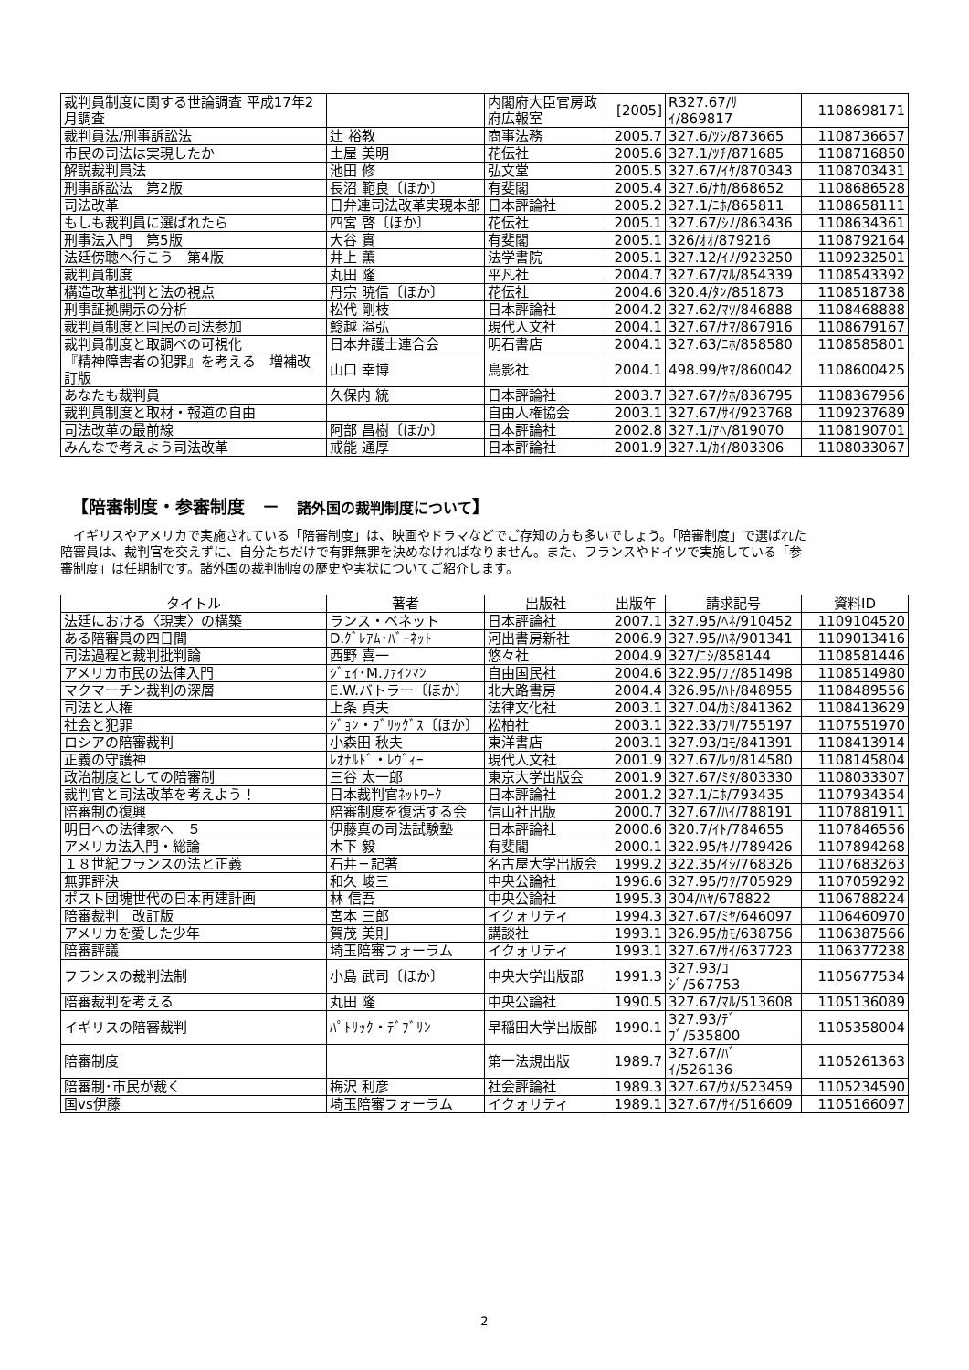| 裁判員制度に関する世論調査 平成17年2月調査 | | 内閣府大臣官房政府広報室 | [2005] | R327.67/ｻｲ/869817 | 1108698171 |
| 裁判員法/刑事訴訟法 | 辻 裕教 | 商事法務 | 2005.7 | 327.6/ﾂｼ/873665 | 1108736657 |
| 市民の司法は実現したか | 土屋 美明 | 花伝社 | 2005.6 | 327.1/ﾂﾁ/871685 | 1108716850 |
| 解説裁判員法 | 池田 修 | 弘文堂 | 2005.5 | 327.67/ｲｹ/870343 | 1108703431 |
| 刑事訴訟法 第2版 | 長沼 範良〔ほか〕 | 有斐閣 | 2005.4 | 327.6/ﾅｶ/868652 | 1108686528 |
| 司法改革 | 日弁連司法改革実現本部 | 日本評論社 | 2005.2 | 327.1/ﾆﾎ/865811 | 1108658111 |
| もしも裁判員に選ばれたら | 四宮 啓〔ほか〕 | 花伝社 | 2005.1 | 327.67/ｼﾉ/863436 | 1108634361 |
| 刑事法入門 第5版 | 大谷 實 | 有斐閣 | 2005.1 | 326/ｵｵ/879216 | 1108792164 |
| 法廷傍聴へ行こう 第4版 | 井上 薫 | 法学書院 | 2005.1 | 327.12/ｲﾉ/923250 | 1109232501 |
| 裁判員制度 | 丸田 隆 | 平凡社 | 2004.7 | 327.67/ﾏﾙ/854339 | 1108543392 |
| 構造改革批判と法の視点 | 丹宗 暁信〔ほか〕 | 花伝社 | 2004.6 | 320.4/ﾀﾝ/851873 | 1108518738 |
| 刑事証拠開示の分析 | 松代 剛枝 | 日本評論社 | 2004.2 | 327.62/ﾏﾂ/846888 | 1108468888 |
| 裁判員制度と国民の司法参加 | 鯰越 溢弘 | 現代人文社 | 2004.1 | 327.67/ﾅﾏ/867916 | 1108679167 |
| 裁判員制度と取調べの可視化 | 日本弁護士連合会 | 明石書店 | 2004.1 | 327.63/ﾆﾎ/858580 | 1108585801 |
| 『精神障害者の犯罪』を考える 増補改訂版 | 山口 幸博 | 鳥影社 | 2004.1 | 498.99/ﾔﾏ/860042 | 1108600425 |
| あなたも裁判員 | 久保内 統 | 日本評論社 | 2003.7 | 327.67/ｸﾎ/836795 | 1108367956 |
| 裁判員制度と取材・報道の自由 | | 自由人権協会 | 2003.1 | 327.67/ｻｲ/923768 | 1109237689 |
| 司法改革の最前線 | 阿部 昌樹〔ほか〕 | 日本評論社 | 2002.8 | 327.1/ｱﾍ/819070 | 1108190701 |
| みんなで考えよう司法改革 | 戒能 通厚 | 日本評論社 | 2001.9 | 327.1/ｶｲ/803306 | 1108033067 |
【陪審制度・参審制度　－　諸外国の裁判制度について】
　イギリスやアメリカで実施されている「陪審制度」は、映画やドラマなどでご存知の方も多いでしょう。「陪審制度」で選ばれた陪審員は、裁判官を交えずに、自分たちだけで有罪無罪を決めなければなりません。また、フランスやドイツで実施している「参審制度」は任期制です。諸外国の裁判制度の歴史や実状についてご紹介します。
| タイトル | 著者 | 出版社 | 出版年 | 請求記号 | 資料ID |
| --- | --- | --- | --- | --- | --- |
| 法廷における〈現実〉の構築 | ランス・ベネット | 日本評論社 | 2007.1 | 327.95/ﾍﾈ/910452 | 1109104520 |
| ある陪審員の四日間 | D.ｸﾞﾚｱﾑ･ﾊﾞｰﾈｯﾄ | 河出書房新社 | 2006.9 | 327.95/ﾊﾈ/901341 | 1109013416 |
| 司法過程と裁判批判論 | 西野 喜一 | 悠々社 | 2004.9 | 327/ﾆｼ/858144 | 1108581446 |
| アメリカ市民の法律入門 | ｼﾞｪｲ･M.ﾌｧｲﾝﾏﾝ | 自由国民社 | 2004.6 | 322.95/ﾌｱ/851498 | 1108514980 |
| マクマーチン裁判の深層 | E.W.バトラー〔ほか〕 | 北大路書房 | 2004.4 | 326.95/ﾊﾄ/848955 | 1108489556 |
| 司法と人権 | 上条 貞夫 | 法律文化社 | 2003.1 | 327.04/ｶﾐ/841362 | 1108413629 |
| 社会と犯罪 | ｼﾞｮﾝ・ﾌﾞﾘｯｸﾞｽ〔ほか〕 | 松柏社 | 2003.1 | 322.33/ﾌﾘ/755197 | 1107551970 |
| ロシアの陪審裁判 | 小森田 秋夫 | 東洋書店 | 2003.1 | 327.93/ｺﾓ/841391 | 1108413914 |
| 正義の守護神 | ﾚｵﾅﾙﾄﾞ・ﾚｳﾞｨｰ | 現代人文社 | 2001.9 | 327.67/ﾚｳ/814580 | 1108145804 |
| 政治制度としての陪審制 | 三谷 太一郎 | 東京大学出版会 | 2001.9 | 327.67/ﾐﾀ/803330 | 1108033307 |
| 裁判官と司法改革を考えよう！ | 日本裁判官ﾈｯﾄﾜｰｸ | 日本評論社 | 2001.2 | 327.1/ﾆﾎ/793435 | 1107934354 |
| 陪審制の復興 | 陪審制度を復活する会 | 信山社出版 | 2000.7 | 327.67/ﾊｲ/788191 | 1107881911 |
| 明日への法律家へ ５ | 伊藤真の司法試験塾 | 日本評論社 | 2000.6 | 320.7/ｲﾄ/784655 | 1107846556 |
| アメリカ法入門・総論 | 木下 毅 | 有斐閣 | 2000.1 | 322.95/ｷﾉ/789426 | 1107894268 |
| １８世紀フランスの法と正義 | 石井三記著 | 名古屋大学出版会 | 1999.2 | 322.35/ｲｼ/768326 | 1107683263 |
| 無罪評決 | 和久 峻三 | 中央公論社 | 1996.6 | 327.95/ﾜｸ/705929 | 1107059292 |
| ポスト団塊世代の日本再建計画 | 林 信吾 | 中央公論社 | 1995.3 | 304/ﾊﾔ/678822 | 1106788224 |
| 陪審裁判 改訂版 | 宮本 三郎 | イクォリティ | 1994.3 | 327.67/ﾐﾔ/646097 | 1106460970 |
| アメリカを愛した少年 | 賀茂 美則 | 講談社 | 1993.1 | 326.95/ｶﾓ/638756 | 1106387566 |
| 陪審評議 | 埼玉陪審フォーラム | イクォリティ | 1993.1 | 327.67/ｻｲ/637723 | 1106377238 |
| フランスの裁判法制 | 小島 武司〔ほか〕 | 中央大学出版部 | 1991.3 | 327.93/ｺｼﾞ/567753 | 1105677534 |
| 陪審裁判を考える | 丸田 隆 | 中央公論社 | 1990.5 | 327.67/ﾏﾙ/513608 | 1105136089 |
| イギリスの陪審裁判 | ﾊﾟﾄﾘｯｸ・ﾃﾞﾌﾞﾘﾝ | 早稲田大学出版部 | 1990.1 | 327.93/ﾃﾞﾌﾞ/535800 | 1105358004 |
| 陪審制度 | | 第一法規出版 | 1989.7 | 327.67/ﾊﾞｲ/526136 | 1105261363 |
| 陪審制･市民が裁く | 梅沢 利彦 | 社会評論社 | 1989.3 | 327.67/ｳﾒ/523459 | 1105234590 |
| 国vs伊藤 | 埼玉陪審フォーラム | イクォリティ | 1989.1 | 327.67/ｻｲ/516609 | 1105166097 |
2